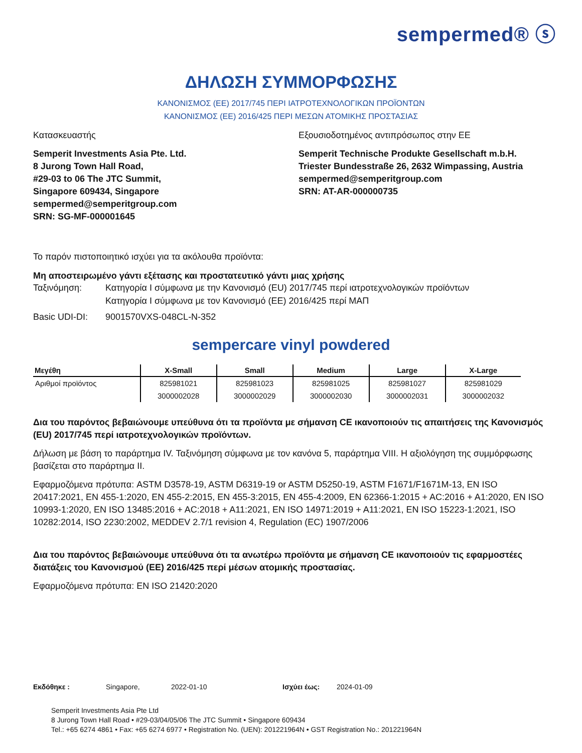sempermed® ⓢ
ΔΗΛΩΣΗ ΣΥΜΜΟΡΦΩΣΗΣ
ΚΑΝΟΝΙΣΜΟΣ (ΕΕ) 2017/745 ΠΕΡΙ ΙΑΤΡΟΤΕΧΝΟΛΟΓΙΚΩΝ ΠΡΟΪΟΝΤΩΝ
ΚΑΝΟΝΙΣΜΟΣ (ΕΕ) 2016/425 ΠΕΡΙ ΜΕΣΩΝ ΑΤΟΜΙΚΗΣ ΠΡΟΣΤΑΣΙΑΣ
Κατασκευαστής
Semperit Investments Asia Pte. Ltd.
8 Jurong Town Hall Road,
#29-03 to 06 The JTC Summit,
Singapore 609434, Singapore
sempermed@semperitgroup.com
SRN: SG-MF-000001645
Εξουσιοδοτημένος αντιπρόσωπος στην ΕΕ
Semperit Technische Produkte Gesellschaft m.b.H.
Triester Bundesstraße 26, 2632 Wimpassing, Austria
sempermed@semperitgroup.com
SRN: AT-AR-000000735
Το παρόν πιστοποιητικό ισχύει για τα ακόλουθα προϊόντα:
Μη αποστειρωμένο γάντι εξέτασης και προστατευτικό γάντι μιας χρήσης
Ταξινόμηση: Κατηγορία I σύμφωνα με την Κανονισμό (EU) 2017/745 περί ιατροτεχνολογικών προϊόντων
Κατηγορία I σύμφωνα με τον Κανονισμό (ΕΕ) 2016/425 περί ΜΑΠ
Basic UDI-DI: 9001570VXS-048CL-N-352
sempercare vinyl powdered
| Μεγέθη | X-Small | Small | Medium | Large | X-Large |
| --- | --- | --- | --- | --- | --- |
| Αριθμοί προϊόντος | 825981021 | 825981023 | 825981025 | 825981027 | 825981029 |
| | 3000002028 | 3000002029 | 3000002030 | 3000002031 | 3000002032 |
Δια του παρόντος βεβαιώνουμε υπεύθυνα ότι τα προϊόντα με σήμανση CE ικανοποιούν τις απαιτήσεις της Κανονισμός (EU) 2017/745 περί ιατροτεχνολογικών προϊόντων.
Δήλωση με βάση το παράρτημα IV. Ταξινόμηση σύμφωνα με τον κανόνα 5, παράρτημα VIII. Η αξιολόγηση της συμμόρφωσης βασίζεται στο παράρτημα II.
Εφαρμοζόμενα πρότυπα: ASTM D3578-19, ASTM D6319-19 or ASTM D5250-19, ASTM F1671/F1671M-13, EN ISO 20417:2021, EN 455-1:2020, EN 455-2:2015, EN 455-3:2015, EN 455-4:2009, EN 62366-1:2015 + AC:2016 + A1:2020, EN ISO 10993-1:2020, EN ISO 13485:2016 + AC:2018 + A11:2021, EN ISO 14971:2019 + A11:2021, EN ISO 15223-1:2021, ISO 10282:2014, ISO 2230:2002, MEDDEV 2.7/1 revision 4, Regulation (EC) 1907/2006
Δια του παρόντος βεβαιώνουμε υπεύθυνα ότι τα ανωτέρω προϊόντα με σήμανση CE ικανοποιούν τις εφαρμοστέες διατάξεις του Κανονισμού (ΕΕ) 2016/425 περί μέσων ατομικής προστασίας.
Εφαρμοζόμενα πρότυπα: EN ISO 21420:2020
Εκδόθηκε : Singapore, 2022-01-10 Ισχύει έως: 2024-01-09
Semperit Investments Asia Pte Ltd
8 Jurong Town Hall Road • #29-03/04/05/06 The JTC Summit • Singapore 609434
Tel.: +65 6274 4861 • Fax: +65 6274 6977 • Registration No. (UEN): 201221964N • GST Registration No.: 201221964N